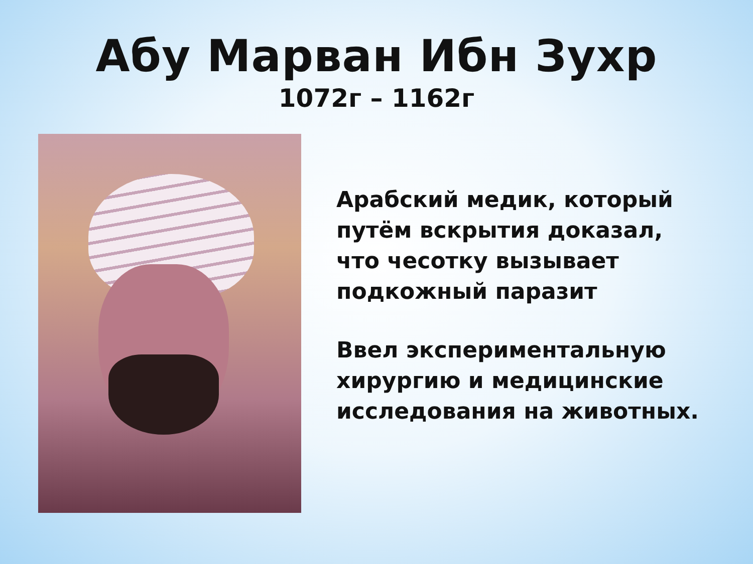Абу Марван Ибн Зухр
1072г – 1162г
Арабский медик, который
путём вскрытия доказал,
что чесотку вызывает
подкожный паразит
Ввел экспериментальную
хирургию и медицинские
исследования на животных.